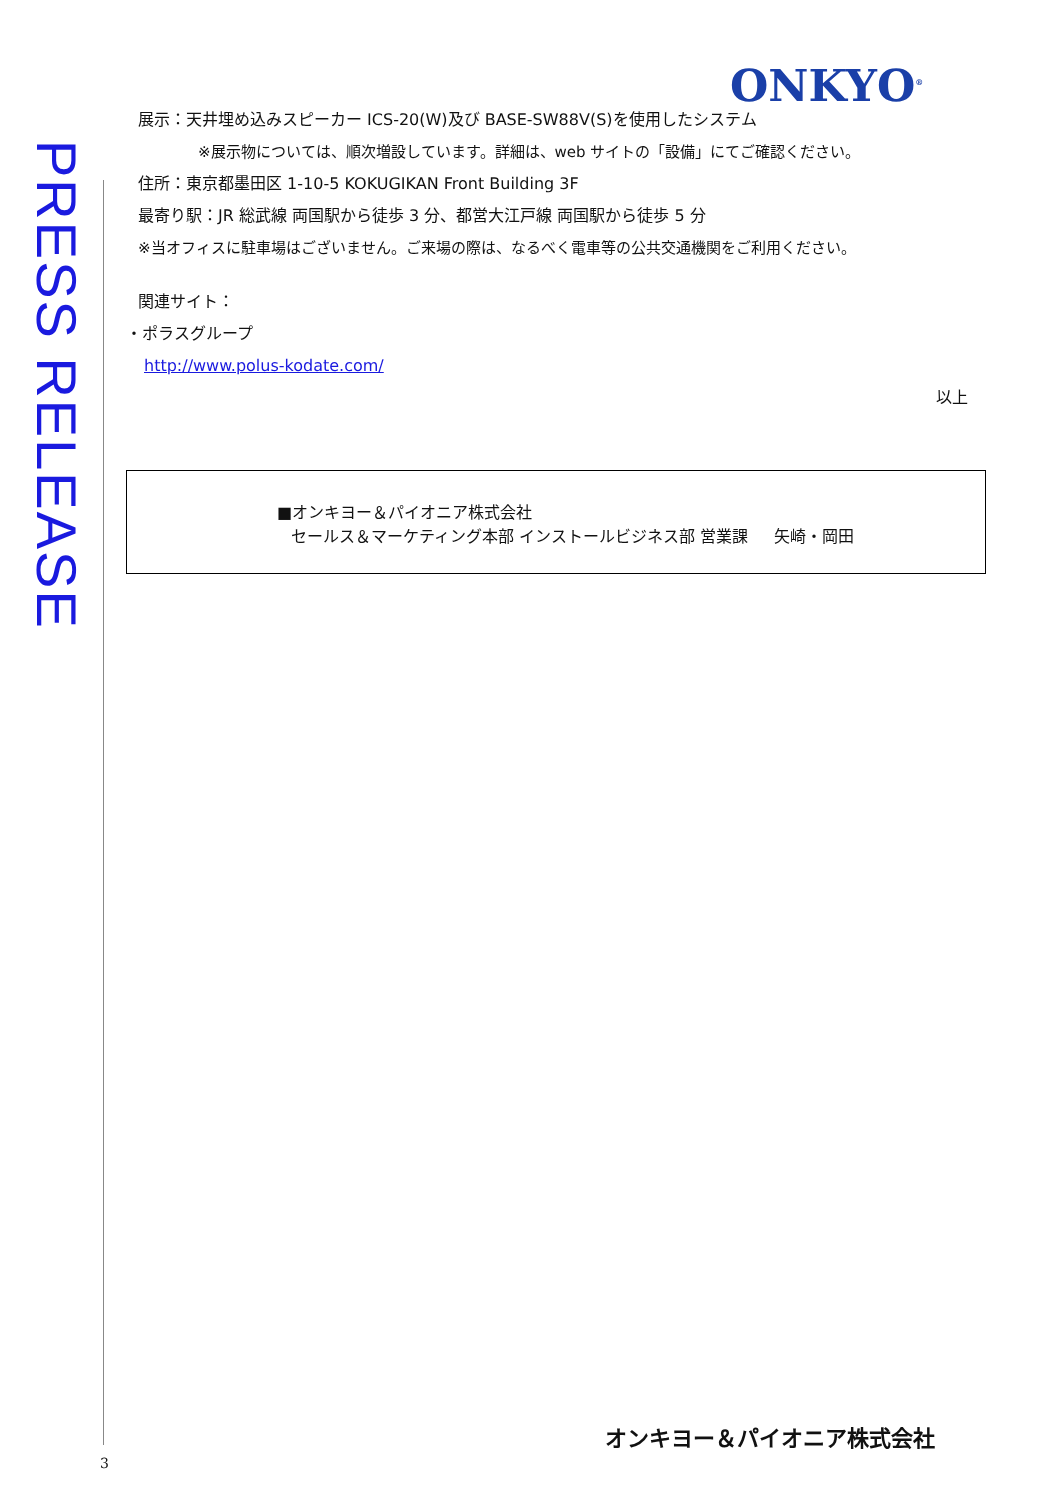PRESS RELEASE
ONKYO<sup>®</sup>
展示：天井埋め込みスピーカー ICS-20(W)及び BASE-SW88V(S)を使用したシステム
※展示物については、順次増設しています。詳細は、web サイトの「設備」にてご確認ください。
住所：東京都墨田区 1-10-5 KOKUGIKAN Front Building 3F
最寄り駅：JR 総武線 両国駅から徒歩 3 分、都営大江戸線 両国駅から徒歩 5 分
※当オフィスに駐車場はございません。ご来場の際は、なるべく電車等の公共交通機関をご利用ください。
関連サイト：
・ポラスグループ
http://www.polus-kodate.com/
以上
■オンキヨー＆パイオニア株式会社
セールス＆マーケティング本部 インストールビジネス部 営業課 矢崎・岡田
オンキヨー＆パイオニア株式会社
3